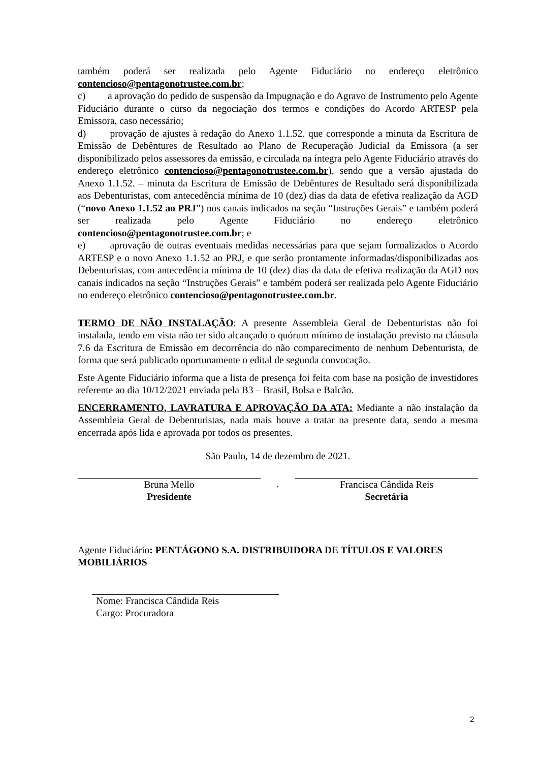também poderá ser realizada pelo Agente Fiduciário no endereço eletrônico contencioso@pentagonotrustee.com.br;
c) a aprovação do pedido de suspensão da Impugnação e do Agravo de Instrumento pelo Agente Fiduciário durante o curso da negociação dos termos e condições do Acordo ARTESP pela Emissora, caso necessário;
d) provação de ajustes à redação do Anexo 1.1.52. que corresponde a minuta da Escritura de Emissão de Debêntures de Resultado ao Plano de Recuperação Judicial da Emissora (a ser disponibilizado pelos assessores da emissão, e circulada na íntegra pelo Agente Fiduciário através do endereço eletrônico contencioso@pentagonotrustee.com.br), sendo que a versão ajustada do Anexo 1.1.52. – minuta da Escritura de Emissão de Debêntures de Resultado será disponibilizada aos Debenturistas, com antecedência mínima de 10 (dez) dias da data de efetiva realização da AGD (“novo Anexo 1.1.52 ao PRJ”) nos canais indicados na seção “Instruções Gerais” e também poderá ser realizada pelo Agente Fiduciário no endereço eletrônico contencioso@pentagonotrustee.com.br; e
e) aprovação de outras eventuais medidas necessárias para que sejam formalizados o Acordo ARTESP e o novo Anexo 1.1.52 ao PRJ, e que serão prontamente informadas/disponibilizadas aos Debenturistas, com antecedência mínima de 10 (dez) dias da data de efetiva realização da AGD nos canais indicados na seção “Instruções Gerais” e também poderá ser realizada pelo Agente Fiduciário no endereço eletrônico contencioso@pentagonotrustee.com.br.
TERMO DE NÃO INSTALAÇÃO: A presente Assembleia Geral de Debenturistas não foi instalada, tendo em vista não ter sido alcançado o quórum mínimo de instalação previsto na cláusula 7.6 da Escritura de Emissão em decorrência do não comparecimento de nenhum Debenturista, de forma que será publicado oportunamente o edital de segunda convocação.
Este Agente Fiduciário informa que a lista de presença foi feita com base na posição de investidores referente ao dia 10/12/2021 enviada pela B3 – Brasil, Bolsa e Balcão.
ENCERRAMENTO, LAVRATURA E APROVAÇÃO DA ATA: Mediante a não instalação da Assembleia Geral de Debenturistas, nada mais houve a tratar na presente data, sendo a mesma encerrada após lida e aprovada por todos os presentes.
São Paulo, 14 de dezembro de 2021.
Bruna Mello
Presidente
. Francisca Cândida Reis
Secretária
Agente Fiduciário: PENTÁGONO S.A. DISTRIBUIDORA DE TÍTULOS E VALORES MOBILIÁRIOS
Nome: Francisca Cândida Reis
Cargo: Procuradora
2